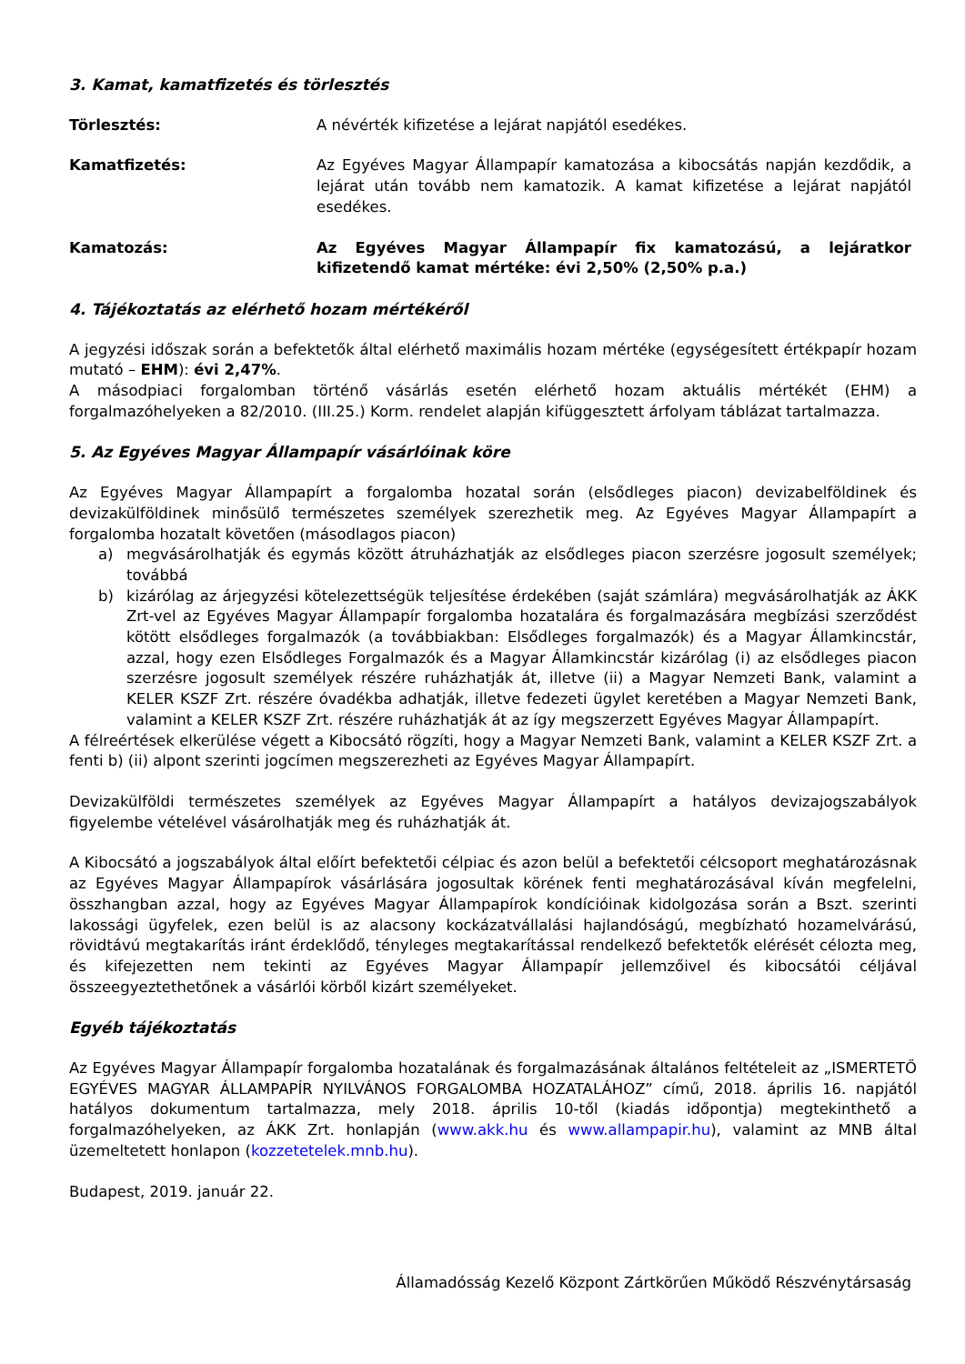3. Kamat, kamatfizetés és törlesztés
Törlesztés: A névérték kifizetése a lejárat napjától esedékes.
Kamatfizetés: Az Egyéves Magyar Állampapír kamatozása a kibocsátás napján kezdődik, a lejárat után tovább nem kamatozik. A kamat kifizetése a lejárat napjától esedékes.
Kamatozás: Az Egyéves Magyar Állampapír fix kamatozású, a lejáratkor kifizetendő kamat mértéke: évi 2,50% (2,50% p.a.)
4. Tájékoztatás az elérhető hozam mértékéről
A jegyzési időszak során a befektetők által elérhető maximális hozam mértéke (egységesített értékpapír hozam mutató – EHM): évi 2,47%.
A másodpiaci forgalomban történő vásárlás esetén elérhető hozam aktuális mértékét (EHM) a forgalmazóhelyeken a 82/2010. (III.25.) Korm. rendelet alapján kifüggesztett árfolyam táblázat tartalmazza.
5. Az Egyéves Magyar Állampapír vásárlóinak köre
Az Egyéves Magyar Állampapírt a forgalomba hozatal során (elsődleges piacon) devizabelföldinek és devizakülföldinek minősülő természetes személyek szerezhetik meg. Az Egyéves Magyar Állampapírt a forgalomba hozatalt követően (másodlagos piacon)
a) megvásárolhatják és egymás között átruházhatják az elsődleges piacon szerzésre jogosult személyek; továbbá
b) kizárólag az árjegyzési kötelezettségük teljesítése érdekében (saját számlára) megvásárolhatják az ÁKK Zrt-vel az Egyéves Magyar Állampapír forgalomba hozatalára és forgalmazására megbízási szerződést kötött elsődleges forgalmazók (a továbbiakban: Elsődleges forgalmazók) és a Magyar Államkincstár, azzal, hogy ezen Elsődleges Forgalmazók és a Magyar Államkincstár kizárólag (i) az elsődleges piacon szerzésre jogosult személyek részére ruházhatják át, illetve (ii) a Magyar Nemzeti Bank, valamint a KELER KSZF Zrt. részére óvadékba adhatják, illetve fedezeti ügylet keretében a Magyar Nemzeti Bank, valamint a KELER KSZF Zrt. részére ruházhatják át az így megszerzett Egyéves Magyar Állampapírt.
A félreértések elkerülése végett a Kibocsátó rögzíti, hogy a Magyar Nemzeti Bank, valamint a KELER KSZF Zrt. a fenti b) (ii) alpont szerinti jogcímen megszerezheti az Egyéves Magyar Állampapírt.
Devizakülföldi természetes személyek az Egyéves Magyar Állampapírt a hatályos devizajogszabályok figyelembe vételével vásárolhatják meg és ruházhatják át.
A Kibocsátó a jogszabályok által előírt befektetői célpiac és azon belül a befektetői célcsoport meghatározásnak az Egyéves Magyar Állampapírok vásárlására jogosultak körének fenti meghatározásával kíván megfelelni, összhangban azzal, hogy az Egyéves Magyar Állampapírok kondícióinak kidolgozása során a Bszt. szerinti lakossági ügyfelek, ezen belül is az alacsony kockázatvállalási hajlandóságú, megbízható hozamelvárású, rövidtávú megtakarítás iránt érdeklődő, tényleges megtakarítással rendelkező befektetők elérését célozta meg, és kifejezetten nem tekinti az Egyéves Magyar Állampapír jellemzőivel és kibocsátói céljával összeegyeztethetőnek a vásárlói körből kizárt személyeket.
Egyéb tájékoztatás
Az Egyéves Magyar Állampapír forgalomba hozatalának és forgalmazásának általános feltételeit az „ISMERTETŐ EGYÉVES MAGYAR ÁLLAMPAPÍR NYILVÁNOS FORGALOMBA HOZATALÁHOZ” című, 2018. április 16. napjától hatályos dokumentum tartalmazza, mely 2018. április 10-től (kiadás időpontja) megtekinthető a forgalmazóhelyeken, az ÁKK Zrt. honlapján (www.akk.hu és www.allampapir.hu), valamint az MNB által üzemeltetett honlapon (kozzetetelek.mnb.hu).
Budapest, 2019. január 22.
Államadósság Kezelő Központ Zártkörűen Működő Részvénytársaság